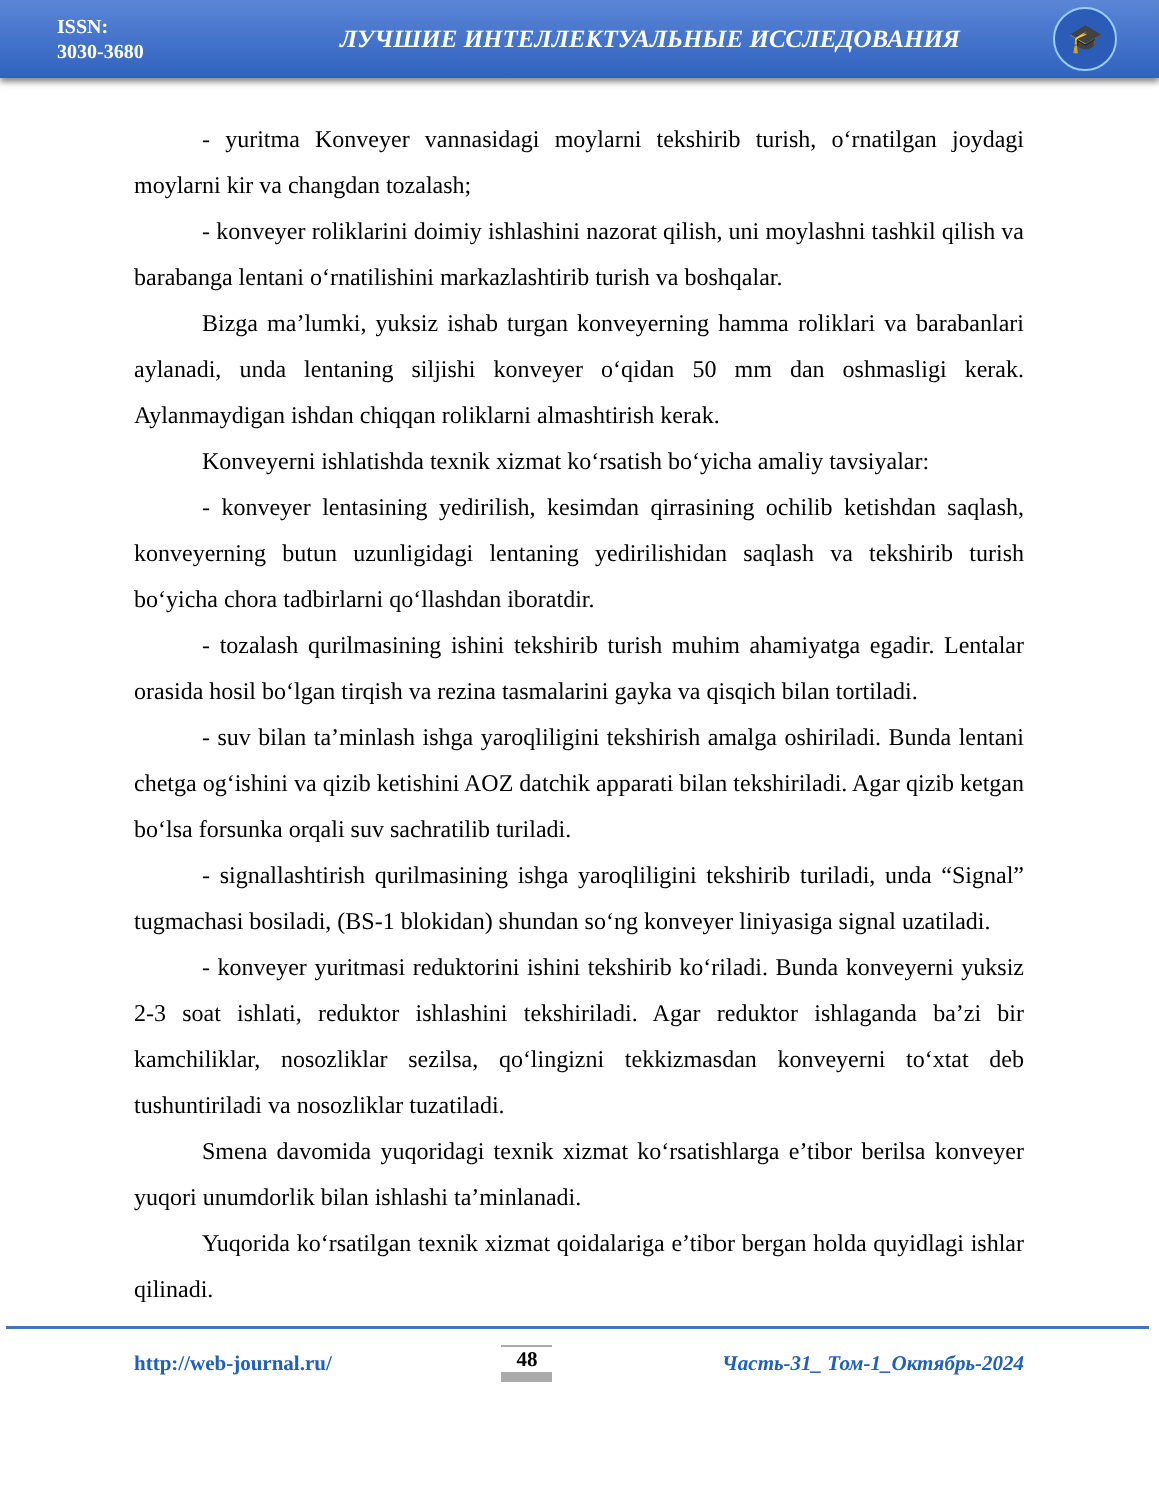ISSN:
3030-3680
ЛУЧШИЕ ИНТЕЛЛЕКТУАЛЬНЫЕ ИССЛЕДОВАНИЯ
🎓
- yuritma Konveyer vannasidagi moylarni tekshirib turish, o‘rnatilgan joydagi moylarni kir va changdan tozalash;
- konveyer roliklarini doimiy ishlashini nazorat qilish, uni moylashni tashkil qilish va barabanga lentani o‘rnatilishini markazlashtirib turish va boshqalar.
Bizga ma’lumki, yuksiz ishab turgan konveyerning hamma roliklari va barabanlari aylanadi, unda lentaning siljishi konveyer o‘qidan 50 mm dan oshmasligi kerak. Aylanmaydigan ishdan chiqqan roliklarni almashtirish kerak.
Konveyerni ishlatishda texnik xizmat ko‘rsatish bo‘yicha amaliy tavsiyalar:
- konveyer lentasining yedirilish, kesimdan qirrasining ochilib ketishdan saqlash, konveyerning butun uzunligidagi lentaning yedirilishidan saqlash va tekshirib turish bo‘yicha chora tadbirlarni qo‘llashdan iboratdir.
- tozalash qurilmasining ishini tekshirib turish muhim ahamiyatga egadir. Lentalar orasida hosil bo‘lgan tirqish va rezina tasmalarini gayka va qisqich bilan tortiladi.
- suv bilan ta’minlash ishga yaroqliligini tekshirish amalga oshiriladi. Bunda lentani chetga og‘ishini va qizib ketishini AOZ datchik apparati bilan tekshiriladi. Agar qizib ketgan bo‘lsa forsunka orqali suv sachratilib turiladi.
- signallashtirish qurilmasining ishga yaroqliligini tekshirib turiladi, unda “Signal” tugmachasi bosiladi, (BS-1 blokidan) shundan so‘ng konveyer liniyasiga signal uzatiladi.
- konveyer yuritmasi reduktorini ishini tekshirib ko‘riladi. Bunda konveyerni yuksiz 2-3 soat ishlati, reduktor ishlashini tekshiriladi. Agar reduktor ishlaganda ba’zi bir kamchiliklar, nosozliklar sezilsa, qo‘lingizni tekkizmasdan konveyerni to‘xtat deb tushuntiriladi va nosozliklar tuzatiladi.
Smena davomida yuqoridagi texnik xizmat ko‘rsatishlarga e’tibor berilsa konveyer yuqori unumdorlik bilan ishlashi ta’minlanadi.
Yuqorida ko‘rsatilgan texnik xizmat qoidalariga e’tibor bergan holda quyidlagi ishlar qilinadi.
http://web-journal.ru/ 48 Часть-31_ Том-1_Октябрь-2024